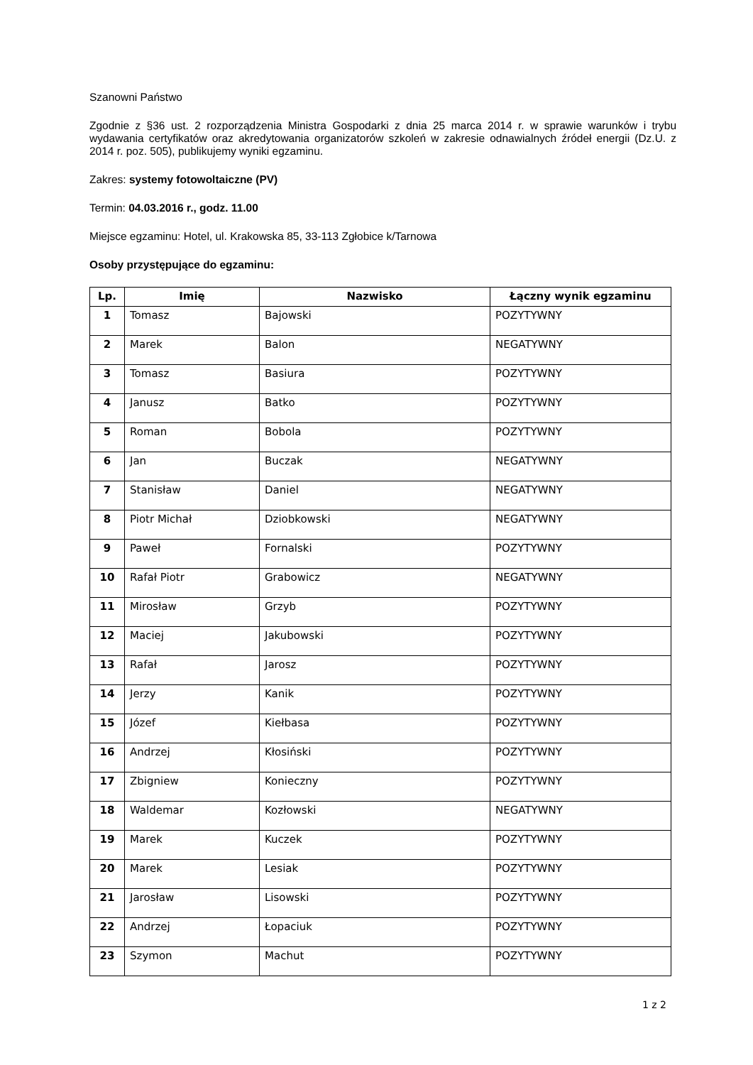Szanowni Państwo
Zgodnie z §36 ust. 2 rozporządzenia Ministra Gospodarki z dnia 25 marca 2014 r. w sprawie warunków i trybu wydawania certyfikatów oraz akredytowania organizatorów szkoleń w zakresie odnawialnych źródeł energii (Dz.U. z 2014 r. poz. 505), publikujemy wyniki egzaminu.
Zakres: systemy fotowoltaiczne (PV)
Termin: 04.03.2016 r., godz. 11.00
Miejsce egzaminu: Hotel, ul. Krakowska 85, 33-113 Zgłobice k/Tarnowa
Osoby przystępujące do egzaminu:
| Lp. | Imię | Nazwisko | Łączny wynik egzaminu |
| --- | --- | --- | --- |
| 1 | Tomasz | Bajowski | POZYTYWNY |
| 2 | Marek | Balon | NEGATYWNY |
| 3 | Tomasz | Basiura | POZYTYWNY |
| 4 | Janusz | Batko | POZYTYWNY |
| 5 | Roman | Bobola | POZYTYWNY |
| 6 | Jan | Buczak | NEGATYWNY |
| 7 | Stanisław | Daniel | NEGATYWNY |
| 8 | Piotr Michał | Dziobkowski | NEGATYWNY |
| 9 | Paweł | Fornalski | POZYTYWNY |
| 10 | Rafał Piotr | Grabowicz | NEGATYWNY |
| 11 | Mirosław | Grzyb | POZYTYWNY |
| 12 | Maciej | Jakubowski | POZYTYWNY |
| 13 | Rafał | Jarosz | POZYTYWNY |
| 14 | Jerzy | Kanik | POZYTYWNY |
| 15 | Józef | Kiełbasa | POZYTYWNY |
| 16 | Andrzej | Kłosiński | POZYTYWNY |
| 17 | Zbigniew | Konieczny | POZYTYWNY |
| 18 | Waldemar | Kozłowski | NEGATYWNY |
| 19 | Marek | Kuczek | POZYTYWNY |
| 20 | Marek | Lesiak | POZYTYWNY |
| 21 | Jarosław | Lisowski | POZYTYWNY |
| 22 | Andrzej | Łopaciuk | POZYTYWNY |
| 23 | Szymon | Machut | POZYTYWNY |
1 z 2